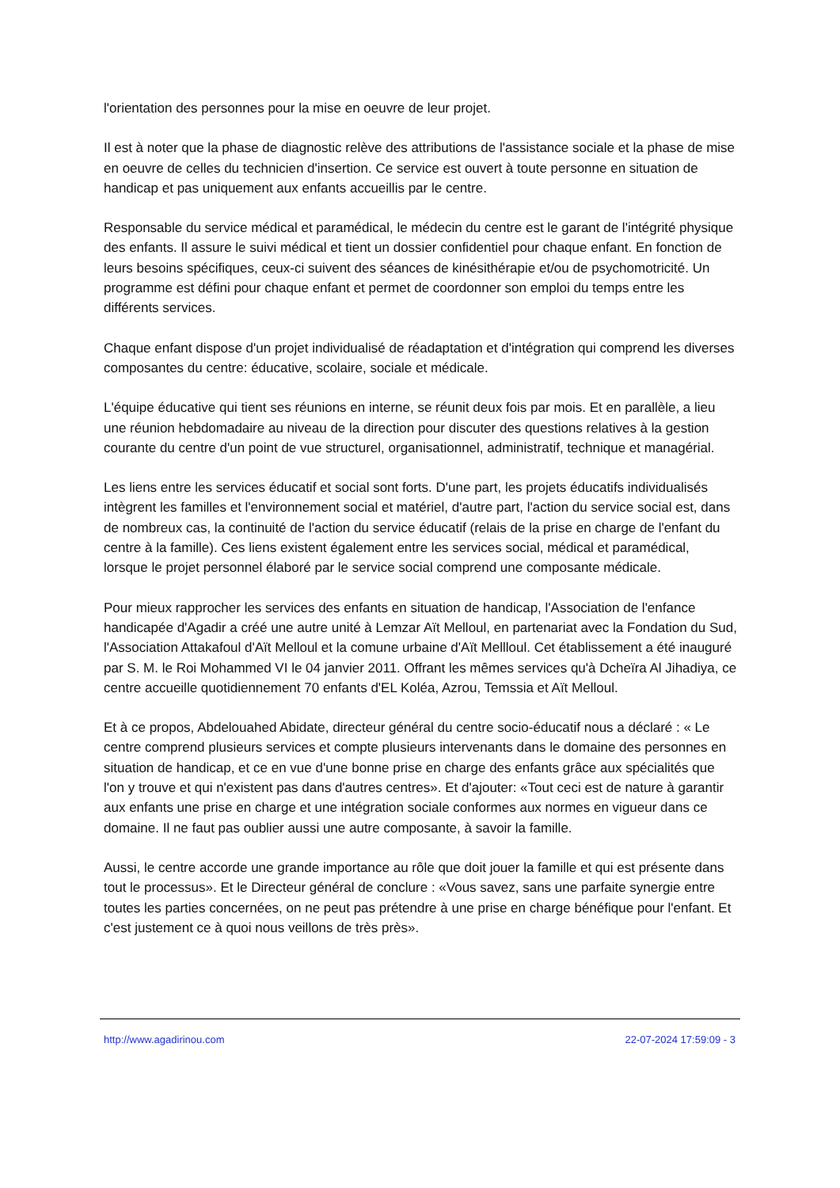l'orientation des personnes pour la mise en oeuvre de leur projet.
Il est à noter que la phase de diagnostic relève des attributions de l'assistance sociale et la phase de mise en oeuvre de celles du technicien d'insertion. Ce service est ouvert à toute personne en situation de handicap et pas uniquement aux enfants accueillis par le centre.
Responsable du service médical et paramédical, le médecin du centre est le garant de l'intégrité physique des enfants. Il assure le suivi médical et tient un dossier confidentiel pour chaque enfant. En fonction de leurs besoins spécifiques, ceux-ci suivent des séances de kinésithérapie et/ou de psychomotricité. Un programme est défini pour chaque enfant et permet de coordonner son emploi du temps entre les différents services.
Chaque enfant dispose d'un projet individualisé de réadaptation et d'intégration qui comprend les diverses composantes du centre: éducative, scolaire, sociale et médicale.
L'équipe éducative qui tient ses réunions en interne, se réunit deux fois par mois. Et en parallèle, a lieu une réunion hebdomadaire au niveau de la direction pour discuter des questions relatives à la gestion courante du centre d'un point de vue structurel, organisationnel, administratif, technique et managérial.
Les liens entre les services éducatif et social sont forts. D'une part, les projets éducatifs individualisés intègrent les familles et l'environnement social et matériel, d'autre part, l'action du service social est, dans de nombreux cas, la continuité de l'action du service éducatif (relais de la prise en charge de l'enfant du centre à la famille). Ces liens existent également entre les services social, médical et paramédical, lorsque le projet personnel élaboré par le service social comprend une composante médicale.
Pour mieux rapprocher les services des enfants en situation de handicap, l'Association de l'enfance handicapée d'Agadir a créé une autre unité à Lemzar Aït Melloul, en partenariat avec la Fondation du Sud, l'Association Attakafoul d'Aït Melloul et la comune urbaine d'Aït Mellloul. Cet établissement a été inauguré par S. M. le Roi Mohammed VI le 04 janvier 2011. Offrant les mêmes services qu'à Dcheïra Al Jihadiya, ce centre accueille quotidiennement 70 enfants d'EL Koléa, Azrou, Temssia et Aït Melloul.
Et à ce propos, Abdelouahed Abidate, directeur général du centre socio-éducatif nous a déclaré : « Le centre comprend plusieurs services et compte plusieurs intervenants dans le domaine des personnes en situation de handicap, et ce en vue d'une bonne prise en charge des enfants grâce aux spécialités que l'on y trouve et qui n'existent pas dans d'autres centres». Et d'ajouter: «Tout ceci est de nature à garantir aux enfants une prise en charge et une intégration sociale conformes aux normes en vigueur dans ce domaine. Il ne faut pas oublier aussi une autre composante, à savoir la famille.
Aussi, le centre accorde une grande importance au rôle que doit jouer la famille et qui est présente dans tout le processus». Et le Directeur général de conclure : «Vous savez, sans une parfaite synergie entre toutes les parties concernées, on ne peut pas prétendre à une prise en charge bénéfique pour l'enfant. Et c'est justement ce à quoi nous veillons de très près».
http://www.agadirinou.com 22-07-2024 17:59:09 - 3